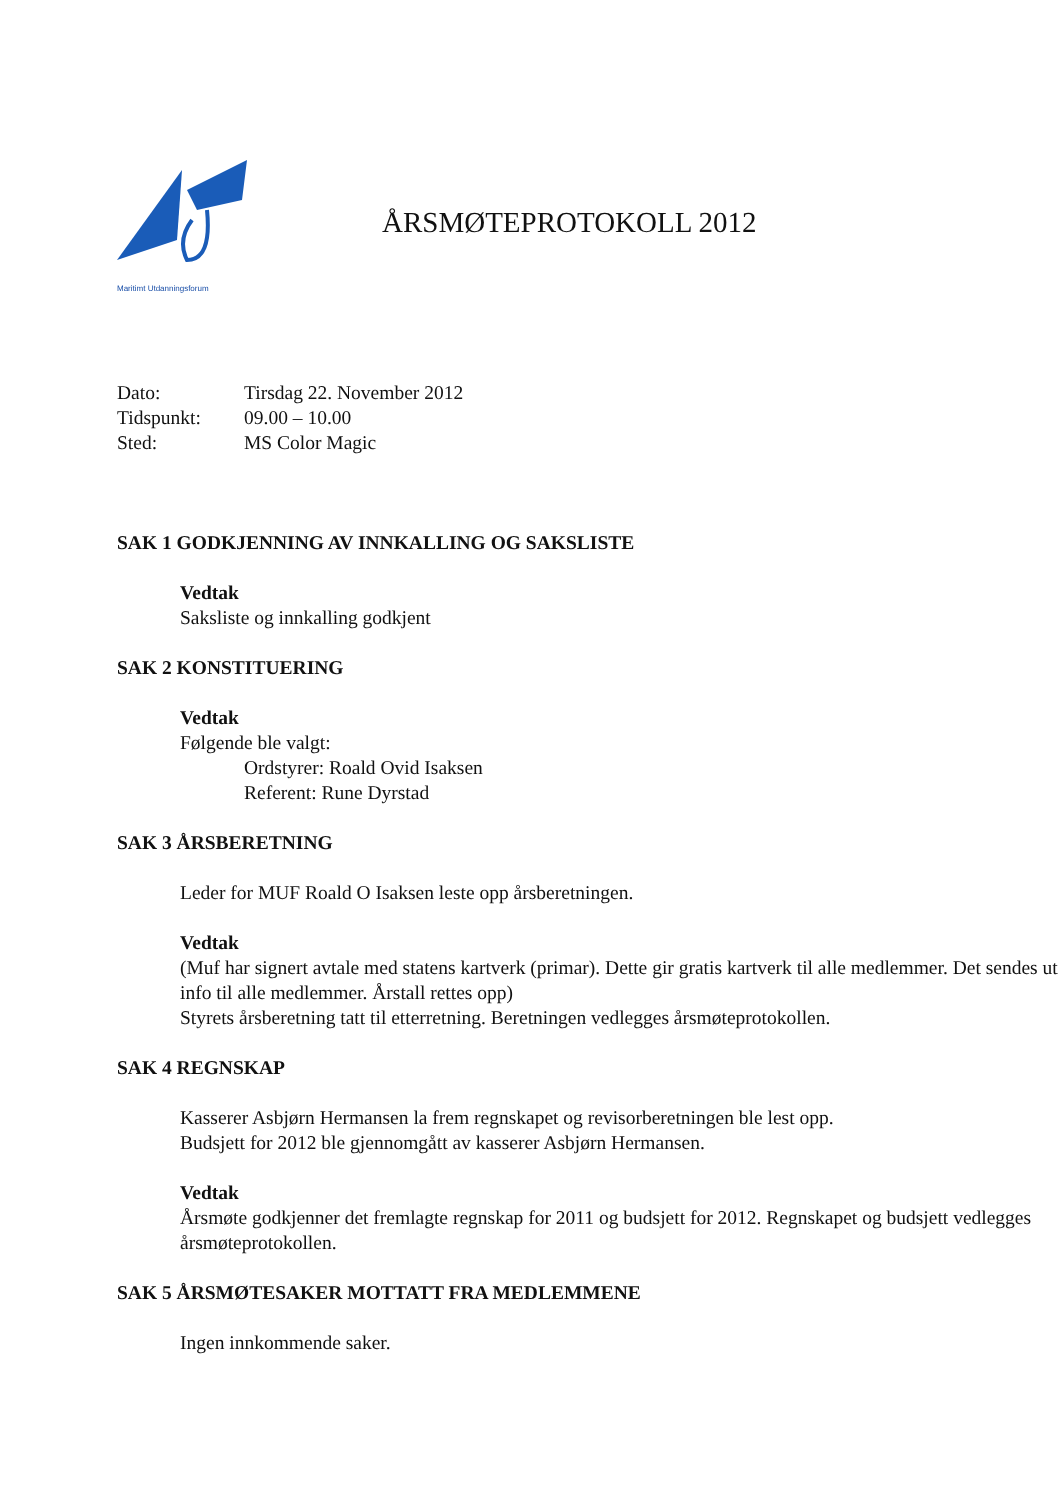Maritimt Utdanningsforum
ÅRSMØTEPROTOKOLL 2012
Dato: Tirsdag 22. November 2012
Tidspunkt: 09.00 – 10.00
Sted: MS Color Magic
SAK 1 GODKJENNING AV INNKALLING OG SAKSLISTE
Vedtak
Saksliste og innkalling godkjent
SAK 2 KONSTITUERING
Vedtak
Følgende ble valgt:
Ordstyrer: Roald Ovid Isaksen
Referent: Rune Dyrstad
SAK 3 ÅRSBERETNING
Leder for MUF Roald O Isaksen leste opp årsberetningen.
Vedtak
(Muf har signert avtale med statens kartverk (primar). Dette gir gratis kartverk til alle medlemmer. Det sendes ut info til alle medlemmer. Årstall rettes opp)
Styrets årsberetning tatt til etterretning. Beretningen vedlegges årsmøteprotokollen.
SAK 4 REGNSKAP
Kasserer Asbjørn Hermansen la frem regnskapet og revisorberetningen ble lest opp.
Budsjett for 2012 ble gjennomgått av kasserer Asbjørn Hermansen.
Vedtak
Årsmøte godkjenner det fremlagte regnskap for 2011 og budsjett for 2012. Regnskapet og budsjett vedlegges årsmøteprotokollen.
SAK 5 ÅRSMØTESAKER MOTTATT FRA MEDLEMMENE
Ingen innkommende saker.